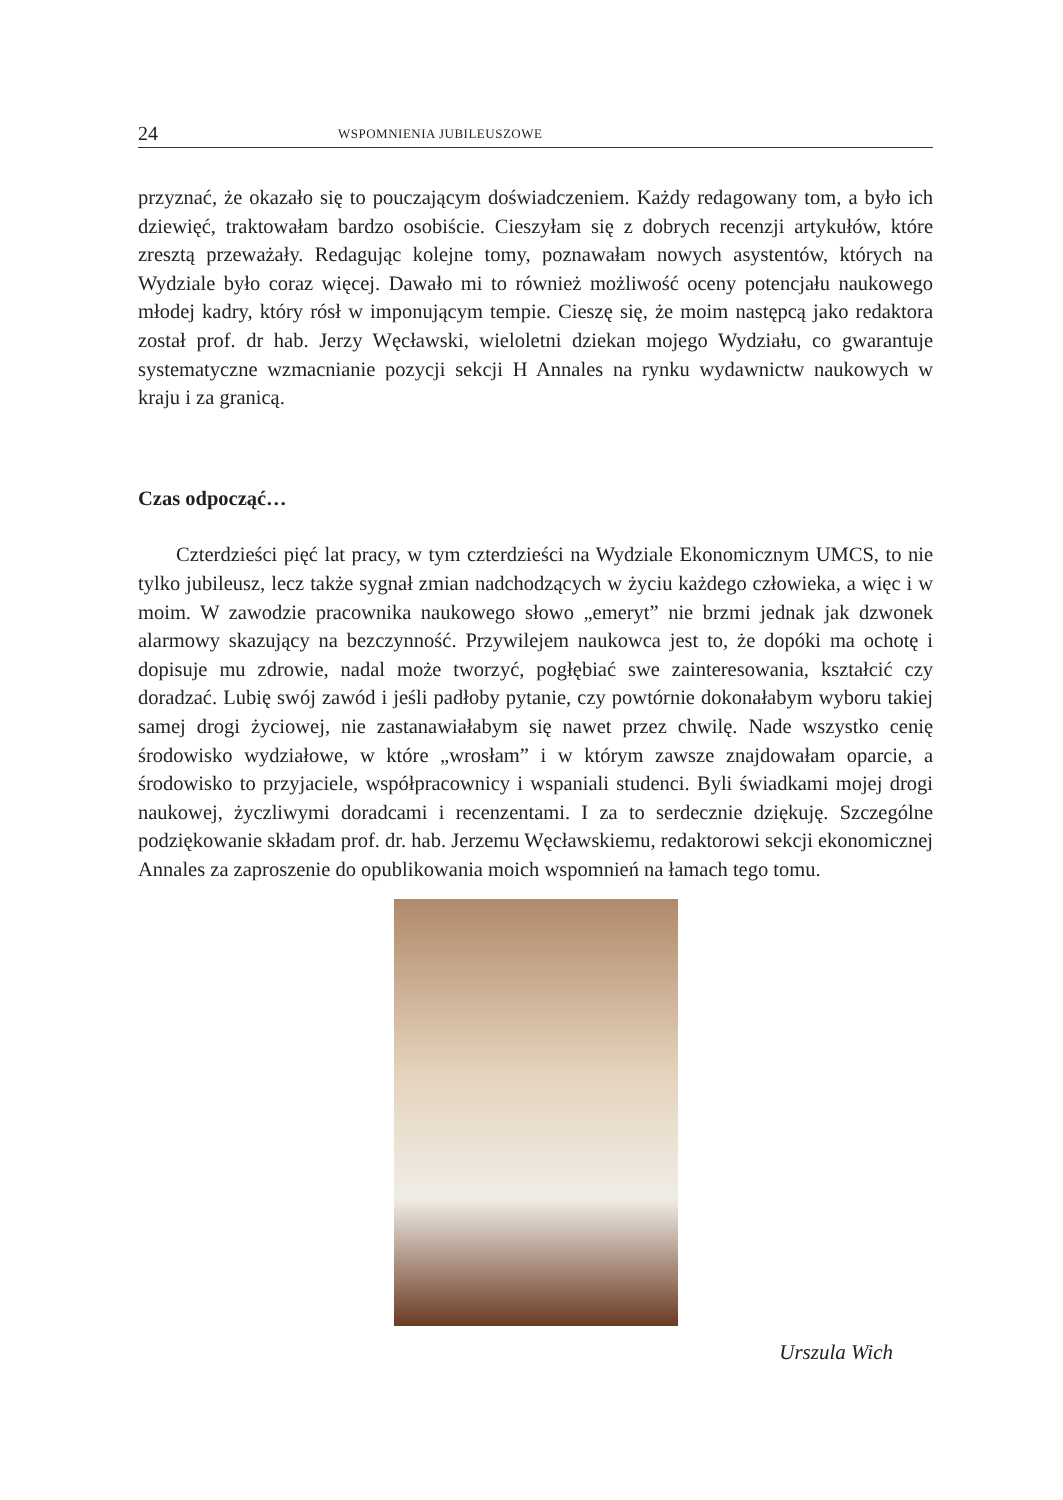24 WSPOMNIENIA JUBILEUSZOWE
przyznać, że okazało się to pouczającym doświadczeniem. Każdy redagowany tom, a było ich dziewięć, traktowałam bardzo osobiście. Cieszyłam się z dobrych recenzji artykułów, które zresztą przeważały. Redagując kolejne tomy, poznawałam nowych asystentów, których na Wydziale było coraz więcej. Dawało mi to również możliwość oceny potencjału naukowego młodej kadry, który rósł w imponującym tempie. Cieszę się, że moim następcą jako redaktora został prof. dr hab. Jerzy Węcławski, wieloletni dziekan mojego Wydziału, co gwarantuje systematyczne wzmacnianie pozycji sekcji H Annales na rynku wydawnictw naukowych w kraju i za granicą.
Czas odpocząć…
Czterdzieści pięć lat pracy, w tym czterdzieści na Wydziale Ekonomicznym UMCS, to nie tylko jubileusz, lecz także sygnał zmian nadchodzących w życiu każdego człowieka, a więc i w moim. W zawodzie pracownika naukowego słowo „emeryt” nie brzmi jednak jak dzwonek alarmowy skazujący na bezczynność. Przywilejem naukowca jest to, że dopóki ma ochotę i dopisuje mu zdrowie, nadal może tworzyć, pogłębiać swe zainteresowania, kształcić czy doradzać. Lubię swój zawód i jeśli padłoby pytanie, czy powtórnie dokonałabym wyboru takiej samej drogi życiowej, nie zastanawiałabym się nawet przez chwilę. Nade wszystko cenię środowisko wydziałowe, w które „wrosłam” i w którym zawsze znajdowałam oparcie, a środowisko to przyjaciele, współpracownicy i wspaniali studenci. Byli świadkami mojej drogi naukowej, życzliwymi doradcami i recenzentami. I za to serdecznie dziękuję. Szczególne podziękowanie składam prof. dr. hab. Jerzemu Węcławskiemu, redaktorowi sekcji ekonomicznej Annales za zaproszenie do opublikowania moich wspomnień na łamach tego tomu.
Urszula Wich